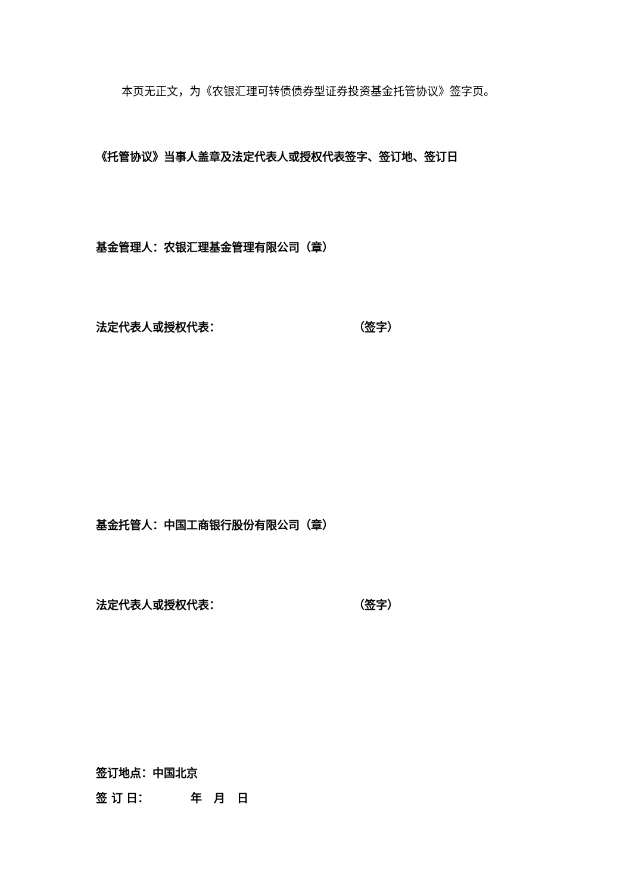本页无正文，为《农银汇理可转债债券型证券投资基金托管协议》签字页。
《托管协议》当事人盖章及法定代表人或授权代表签字、签订地、签订日
基金管理人：农银汇理基金管理有限公司（章）
法定代表人或授权代表： （签字）
基金托管人：中国工商银行股份有限公司（章）
法定代表人或授权代表： （签字）
签订地点：中国北京
签 订 日： 年 月 日